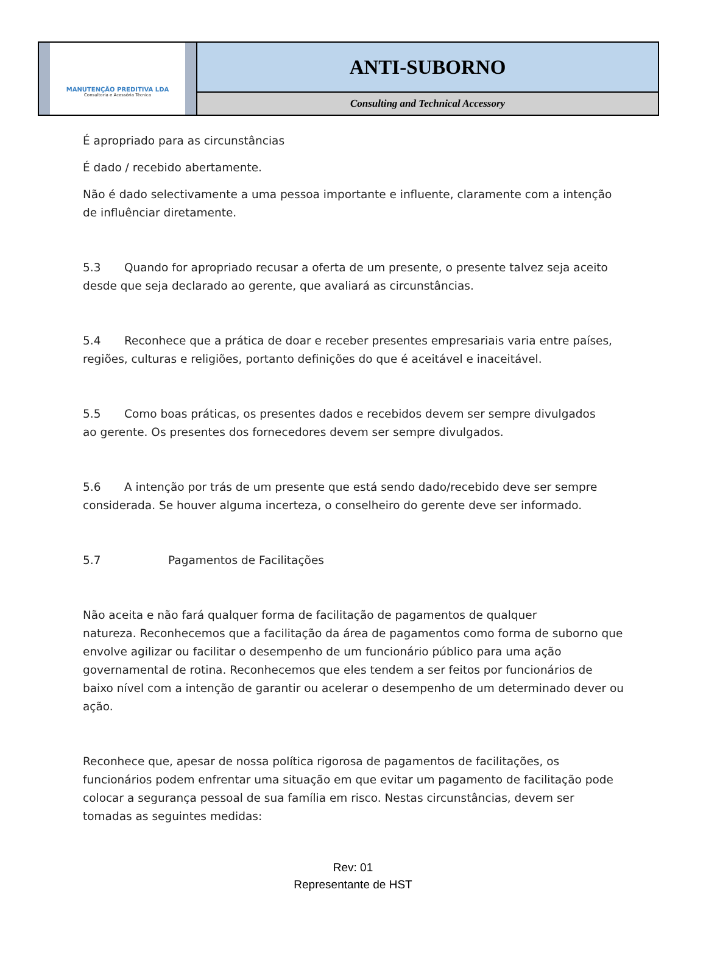MANUTENÇÃO PREDITIVA LDA
Consultoria e Acessória Técnica
ANTI-SUBORNO
Consulting and Technical Accessory
É apropriado para as circunstâncias
É dado / recebido abertamente.
Não é dado selectivamente a uma pessoa importante e influente, claramente com a intenção de influênciar diretamente.
5.3 Quando for apropriado recusar a oferta de um presente, o presente talvez seja aceito desde que seja declarado ao gerente, que avaliará as circunstâncias.
5.4 Reconhece que a prática de doar e receber presentes empresariais varia entre países, regiões, culturas e religiões, portanto definições do que é aceitável e inaceitável.
5.5 Como boas práticas, os presentes dados e recebidos devem ser sempre divulgados
ao gerente. Os presentes dos fornecedores devem ser sempre divulgados.
5.6 A intenção por trás de um presente que está sendo dado/recebido deve ser sempre considerada. Se houver alguma incerteza, o conselheiro do gerente deve ser informado.
5.7 Pagamentos de Facilitações
Não aceita e não fará qualquer forma de facilitação de pagamentos de qualquer
natureza. Reconhecemos que a facilitação da área de pagamentos como forma de suborno que envolve agilizar ou facilitar o desempenho de um funcionário público para uma ação governamental de rotina. Reconhecemos que eles tendem a ser feitos por funcionários de baixo nível com a intenção de garantir ou acelerar o desempenho de um determinado dever ou ação.
Reconhece que, apesar de nossa política rigorosa de pagamentos de facilitações, os funcionários podem enfrentar uma situação em que evitar um pagamento de facilitação pode colocar a segurança pessoal de sua família em risco. Nestas circunstâncias, devem ser tomadas as seguintes medidas:
Rev: 01
Representante de HST